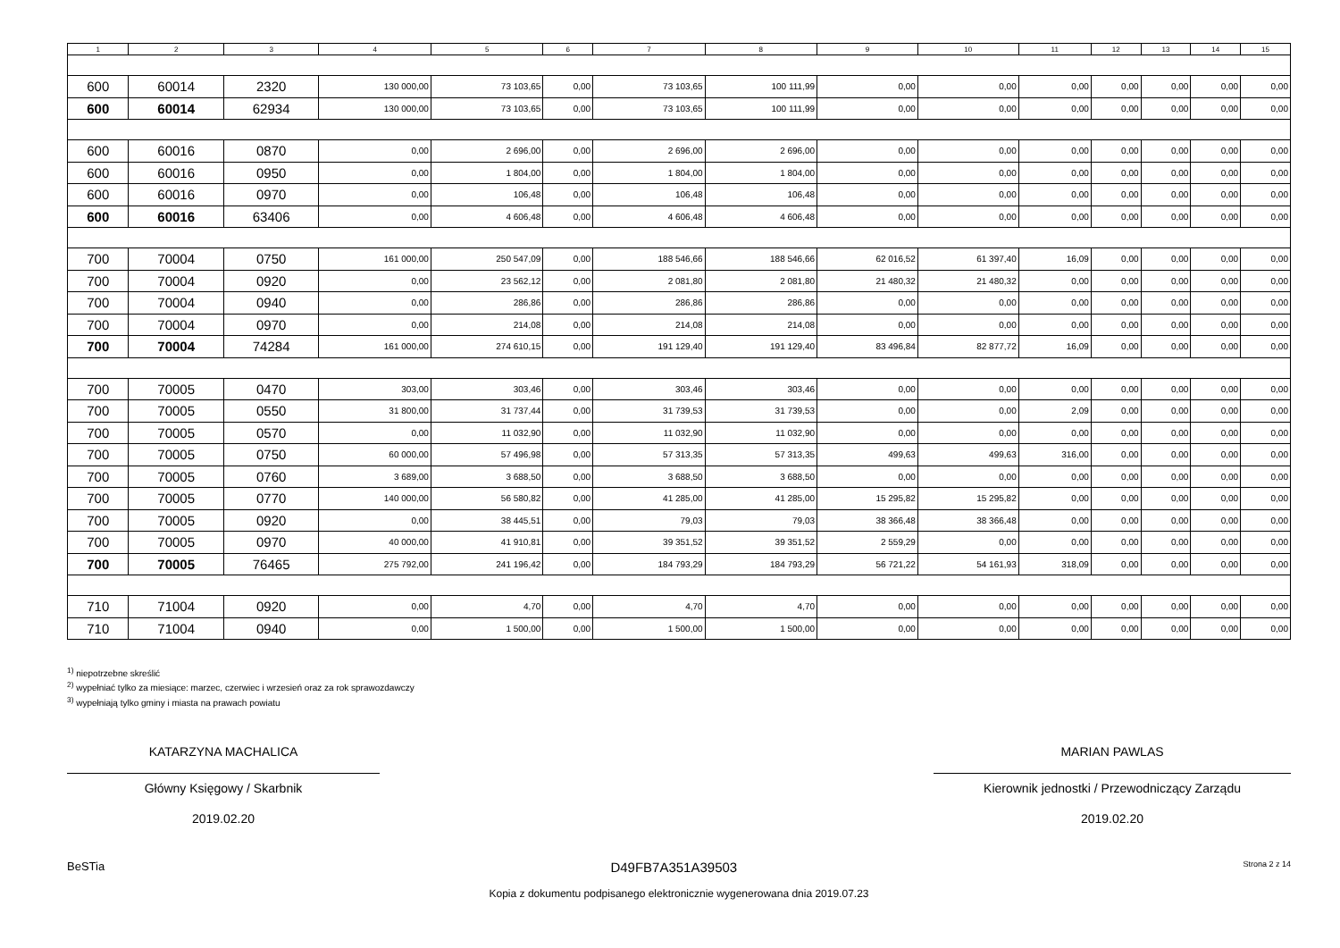| 1 | 2 | 3 | 4 | 5 | 6 | 7 | 8 | 9 | 10 | 11 | 12 | 13 | 14 | 15 |
| --- | --- | --- | --- | --- | --- | --- | --- | --- | --- | --- | --- | --- | --- | --- |
| 600 | 60014 | 2320 | 130 000,00 | 73 103,65 | 0,00 | 73 103,65 | 100 111,99 | 0,00 | 0,00 | 0,00 | 0,00 | 0,00 | 0,00 | 0,00 |
| 600 | 60014 | 62934 | 130 000,00 | 73 103,65 | 0,00 | 73 103,65 | 100 111,99 | 0,00 | 0,00 | 0,00 | 0,00 | 0,00 | 0,00 | 0,00 |
| 600 | 60016 | 0870 | 0,00 | 2 696,00 | 0,00 | 2 696,00 | 2 696,00 | 0,00 | 0,00 | 0,00 | 0,00 | 0,00 | 0,00 | 0,00 |
| 600 | 60016 | 0950 | 0,00 | 1 804,00 | 0,00 | 1 804,00 | 1 804,00 | 0,00 | 0,00 | 0,00 | 0,00 | 0,00 | 0,00 | 0,00 |
| 600 | 60016 | 0970 | 0,00 | 106,48 | 0,00 | 106,48 | 106,48 | 0,00 | 0,00 | 0,00 | 0,00 | 0,00 | 0,00 | 0,00 |
| 600 | 60016 | 63406 | 0,00 | 4 606,48 | 0,00 | 4 606,48 | 4 606,48 | 0,00 | 0,00 | 0,00 | 0,00 | 0,00 | 0,00 | 0,00 |
| 700 | 70004 | 0750 | 161 000,00 | 250 547,09 | 0,00 | 188 546,66 | 188 546,66 | 62 016,52 | 61 397,40 | 16,09 | 0,00 | 0,00 | 0,00 | 0,00 |
| 700 | 70004 | 0920 | 0,00 | 23 562,12 | 0,00 | 2 081,80 | 2 081,80 | 21 480,32 | 21 480,32 | 0,00 | 0,00 | 0,00 | 0,00 | 0,00 |
| 700 | 70004 | 0940 | 0,00 | 286,86 | 0,00 | 286,86 | 286,86 | 0,00 | 0,00 | 0,00 | 0,00 | 0,00 | 0,00 | 0,00 |
| 700 | 70004 | 0970 | 0,00 | 214,08 | 0,00 | 214,08 | 214,08 | 0,00 | 0,00 | 0,00 | 0,00 | 0,00 | 0,00 | 0,00 |
| 700 | 70004 | 74284 | 161 000,00 | 274 610,15 | 0,00 | 191 129,40 | 191 129,40 | 83 496,84 | 82 877,72 | 16,09 | 0,00 | 0,00 | 0,00 | 0,00 |
| 700 | 70005 | 0470 | 303,00 | 303,46 | 0,00 | 303,46 | 303,46 | 0,00 | 0,00 | 0,00 | 0,00 | 0,00 | 0,00 | 0,00 |
| 700 | 70005 | 0550 | 31 800,00 | 31 737,44 | 0,00 | 31 739,53 | 31 739,53 | 0,00 | 0,00 | 2,09 | 0,00 | 0,00 | 0,00 | 0,00 |
| 700 | 70005 | 0570 | 0,00 | 11 032,90 | 0,00 | 11 032,90 | 11 032,90 | 0,00 | 0,00 | 0,00 | 0,00 | 0,00 | 0,00 | 0,00 |
| 700 | 70005 | 0750 | 60 000,00 | 57 496,98 | 0,00 | 57 313,35 | 57 313,35 | 499,63 | 499,63 | 316,00 | 0,00 | 0,00 | 0,00 | 0,00 |
| 700 | 70005 | 0760 | 3 689,00 | 3 688,50 | 0,00 | 3 688,50 | 3 688,50 | 0,00 | 0,00 | 0,00 | 0,00 | 0,00 | 0,00 | 0,00 |
| 700 | 70005 | 0770 | 140 000,00 | 56 580,82 | 0,00 | 41 285,00 | 41 285,00 | 15 295,82 | 15 295,82 | 0,00 | 0,00 | 0,00 | 0,00 | 0,00 |
| 700 | 70005 | 0920 | 0,00 | 38 445,51 | 0,00 | 79,03 | 79,03 | 38 366,48 | 38 366,48 | 0,00 | 0,00 | 0,00 | 0,00 | 0,00 |
| 700 | 70005 | 0970 | 40 000,00 | 41 910,81 | 0,00 | 39 351,52 | 39 351,52 | 2 559,29 | 0,00 | 0,00 | 0,00 | 0,00 | 0,00 | 0,00 |
| 700 | 70005 | 76465 | 275 792,00 | 241 196,42 | 0,00 | 184 793,29 | 184 793,29 | 56 721,22 | 54 161,93 | 318,09 | 0,00 | 0,00 | 0,00 | 0,00 |
| 710 | 71004 | 0920 | 0,00 | 4,70 | 0,00 | 4,70 | 4,70 | 0,00 | 0,00 | 0,00 | 0,00 | 0,00 | 0,00 | 0,00 |
| 710 | 71004 | 0940 | 0,00 | 1 500,00 | 0,00 | 1 500,00 | 1 500,00 | 0,00 | 0,00 | 0,00 | 0,00 | 0,00 | 0,00 | 0,00 |
<sup>1)</sup> niepotrzebne skreślić
<sup>2)</sup> wypełniać tylko za miesiące: marzec, czerwiec i wrzesień oraz za rok sprawozdawczy
<sup>3)</sup> wypełniają tylko gminy i miasta na prawach powiatu
KATARZYNA MACHALICA
Główny Księgowy / Skarbnik
2019.02.20
MARIAN PAWLAS
Kierownik jednostki / Przewodniczący Zarządu
2019.02.20
BeSTia D49FB7A351A39503 Strona 2 z 14
Kopia z dokumentu podpisanego elektronicznie wygenerowana dnia 2019.07.23